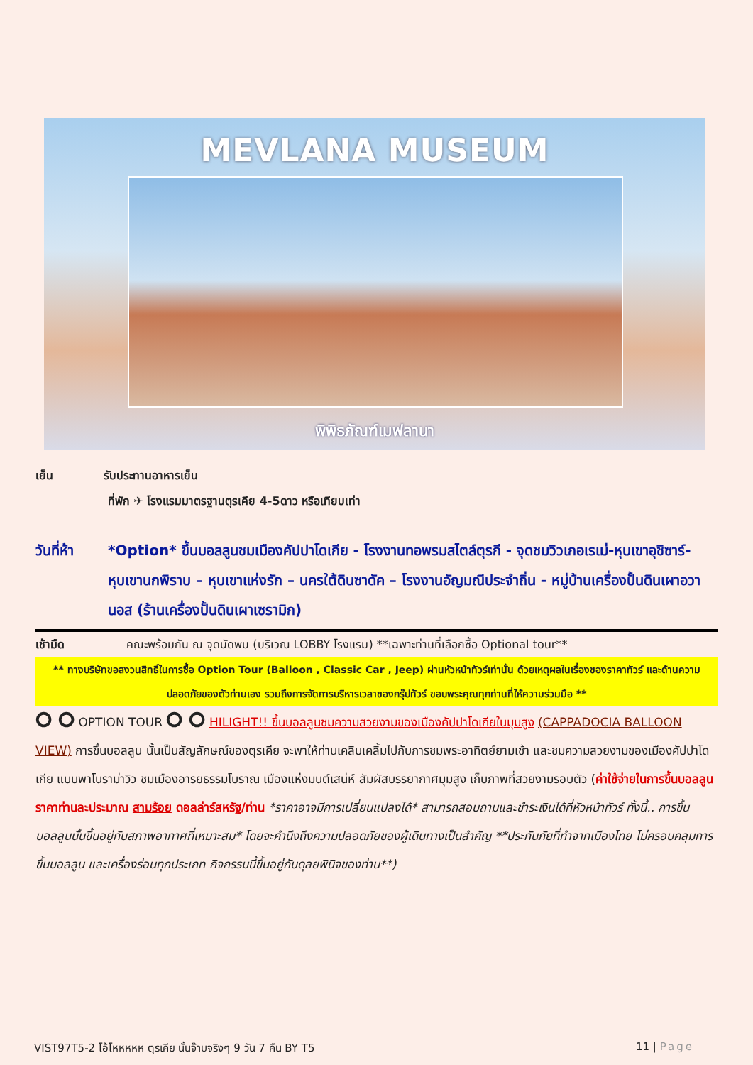MEVLANA MUSEUM
พิพิธภัณฑ์เมฟลานา
เย็น รับประทานอาหารเย็น
ที่พัก ✈ โรงแรมมาตรฐานตุรเคีย 4-5ดาว หรือเทียบเท่า
วันที่ห้า
*Option* ขึ้นบอลลูนชมเมืองคัปปาโดเกีย - โรงงานทอพรมสไตล์ตุรกี - จุดชมวิวเกอเรเม่-หุบเขาอุชิซาร์-หุบเขานกพิราบ – หุบเขาแห่งรัก – นครใต้ดินซาดัค – โรงงานอัญมณีประจำถิ่น - หมู่บ้านเครื่องปั้นดินเผาอวานอส (ร้านเครื่องปั้นดินเผาเซรามิก)
เช้ามืด คณะพร้อมกัน ณ จุดนัดพบ (บริเวณ LOBBY โรงแรม) **เฉพาะท่านที่เลือกซื้อ Optional tour**
** ทางบริษัทขอสงวนสิทธิ์ในการซื้อ Option Tour (Balloon , Classic Car , Jeep) ผ่านหัวหน้าทัวร์เท่านั้น ด้วยเหตุผลในเรื่องของราคาทัวร์ และด้านความปลอดภัยของตัวท่านเอง รวมถึงการจัดการบริหารเวลาของกรุ๊ปทัวร์ ขอบพระคุณทุกท่านที่ให้ความร่วมมือ **
⭘ ⭘ OPTION TOUR ⭘ ⭘ HILIGHT!! ขึ้นบอลลูนชมความสวยงามของเมืองคัปปาโดเกียในมุมสูง (CAPPADOCIA BALLOON VIEW) การขึ้นบอลลูน นั้นเป็นสัญลักษณ์ของตุรเคีย จะพาให้ท่านเคลิบเคลิ้มไปกับการชมพระอาทิตย์ยามเช้า และชมความสวยงามของเมืองคัปปาโดเกีย แบบพาโนราม่าวิว ชมเมืองอารยธรรมโบราณ เมืองแห่งมนต์เสน่ห์ สัมผัสบรรยากาศมุมสูง เก็บภาพที่สวยงามรอบตัว (ค่าใช้จ่ายในการขึ้นบอลลูน ราคาท่านละประมาณ สามร้อย ดอลล่าร์สหรัฐ/ท่าน *ราคาอาจมีการเปลี่ยนแปลงได้* สามารถสอบถามและชำระเงินได้ที่หัวหน้าทัวร์ ทั้งนี้.. การขึ้นบอลลูนนั้นขึ้นอยู่กับสภาพอากาศที่เหมาะสม* โดยจะคำนึงถึงความปลอดภัยของผู้เดินทางเป็นสำคัญ **ประกันภัยที่ทำจากเมืองไทย ไม่ครอบคลุมการขึ้นบอลลูน และเครื่องร่อนทุกประเภท กิจกรรมนี้ขึ้นอยู่กับดุลยพินิจของท่าน**)
VIST97T5-2 โอ้โหหหหห ตุรเคีย นั้นจ๊าบจริงๆ 9 วัน 7 คืน BY T5
11 | Page